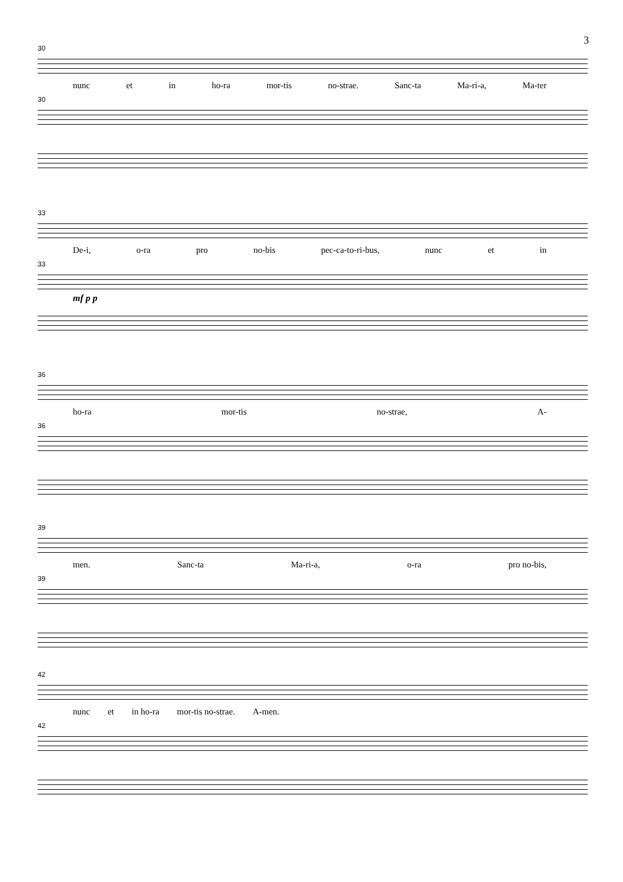3
30
nunc et in ho-ra mor-tis no-strae. Sanc-ta Ma-ri-a, Ma-ter
30
33
De-i, o-ra pro no-bis pec-ca-to-ri-bus, nunc et in
33
mf p p
36
ho-ra mor-tis no-strae, A-
36
39
men. Sanc-ta Ma-ri-a, o-ra pro no-bis,
39
42
nunc et in ho-ra mor-tis no-strae. A-men.
42